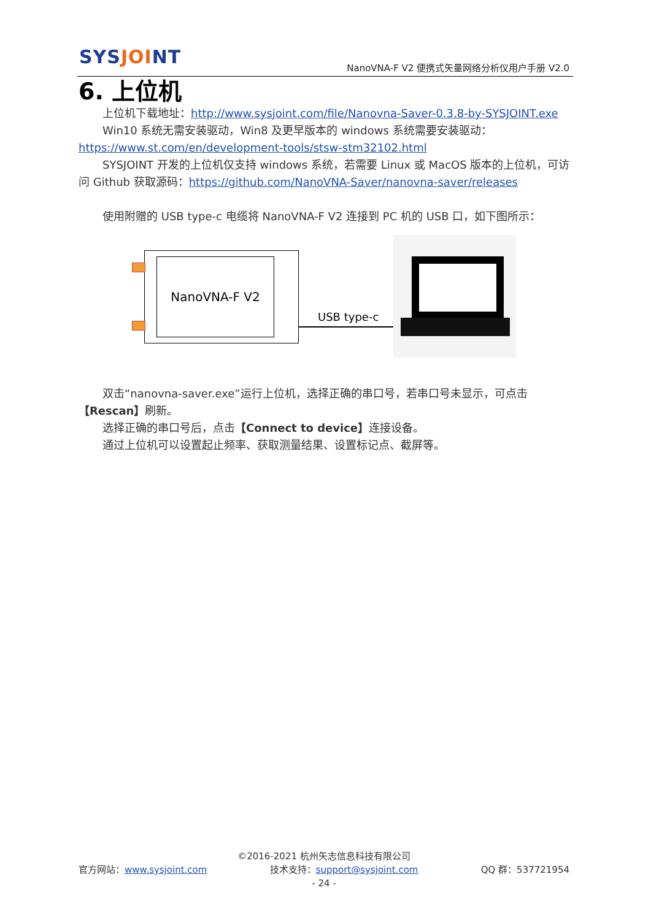SYSJOINT
NanoVNA-F V2 便携式矢量网络分析仪用户手册 V2.0
6. 上位机
上位机下载地址：http://www.sysjoint.com/file/Nanovna-Saver-0.3.8-by-SYSJOINT.exe
Win10 系统无需安装驱动，Win8 及更早版本的 windows 系统需要安装驱动：
https://www.st.com/en/development-tools/stsw-stm32102.html
SYSJOINT 开发的上位机仅支持 windows 系统，若需要 Linux 或 MacOS 版本的上位机，可访问 Github 获取源码：https://github.com/NanoVNA-Saver/nanovna-saver/releases
使用附赠的 USB type-c 电缆将 NanoVNA-F V2 连接到 PC 机的 USB 口，如下图所示：
NanoVNA-F V2
USB type-c
双击“nanovna-saver.exe”运行上位机，选择正确的串口号，若串口号未显示，可点击【Rescan】刷新。
选择正确的串口号后，点击【Connect to device】连接设备。
通过上位机可以设置起止频率、获取测量结果、设置标记点、截屏等。
©2016-2021 杭州矢志信息科技有限公司
官方网站：www.sysjoint.com 技术支持：support@sysjoint.com QQ 群：537721954
- 24 -